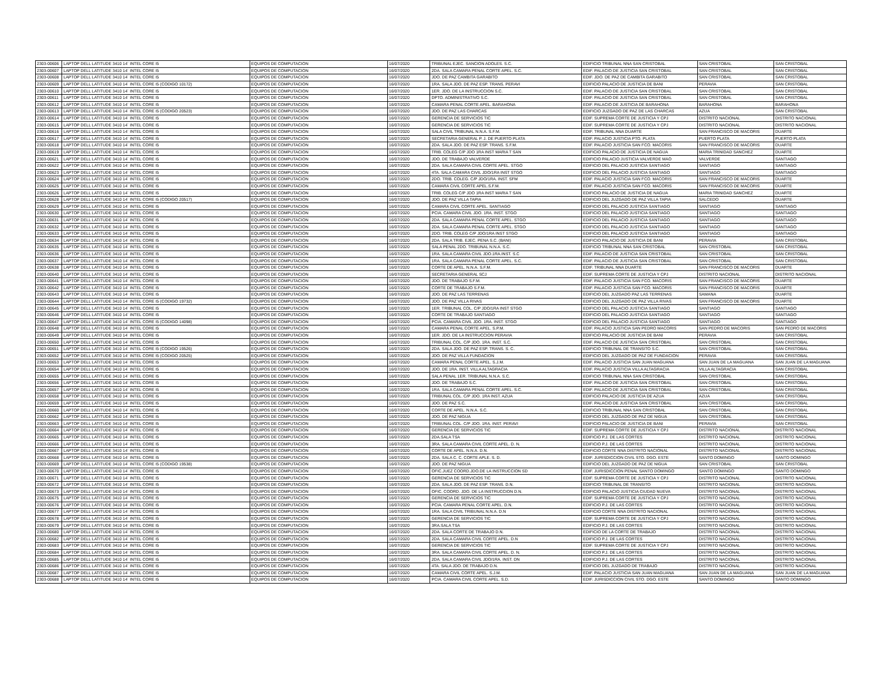| 2303-00606 | LAPTOP DELL LATITUDE 3410 14¨ INTEL CORE I5 | EQUIPOS DE COMPUTACION | 16/07/2020 | TRIBUNAL EJEC. SANCION ADOLES. S.C. | EDIFICIO TRIBUNAL NNA SAN CRISTOBAL | SAN CRISTOBAL | SAN CRISTOBAL |
| 2303-00607 | LAPTOP DELL LATITUDE 3410 14¨ INTEL CORE I5 | EQUIPOS DE COMPUTACION | 16/07/2020 | 2DA. SALA CAMARA PENAL CORTE APEL. S.C. | EDIF. PALACIO DE JUSTICIA SAN CRISTOBAL | SAN CRISTOBAL | SAN CRISTOBAL |
| 2303-00608 | LAPTOP DELL LATITUDE 3410 14¨ INTEL CORE I5 | EQUIPOS DE COMPUTACION | 16/07/2020 | JDO. DE PAZ CAMBITA GARABITO | EDIF. JDO. DE PAZ DE CAMBITA GARABITO | SAN CRISTOBAL | SAN CRISTOBAL |
| 2303-00609 | LAPTOP DELL LATITUDE 3410 14¨ INTEL CORE I5 (CODIGO 10172) | EQUIPOS DE COMPUTACION | 16/07/2020 | 1RA. SALA JDO. DE PAZ ESP. TRANS. PERAVI | EDIFICIO PALACIO DE JUSTICIA DE BANI | PERAVIA | SAN CRISTOBAL |
| 2303-00610 | LAPTOP DELL LATITUDE 3410 14¨ INTEL CORE I5 | EQUIPOS DE COMPUTACION | 16/07/2020 | 1ER. JDO. DE LA INSTRUCCION S.C. | EDIF. PALACIO DE JUSTICIA SAN CRISTOBAL | SAN CRISTOBAL | SAN CRISTOBAL |
| 2303-00611 | LAPTOP DELL LATITUDE 3410 14¨ INTEL CORE I5 | EQUIPOS DE COMPUTACION | 16/07/2020 | DPTO. ADMINISTRATIVO S.C. | EDIF. PALACIO DE JUSTICIA SAN CRISTOBAL | SAN CRISTOBAL | SAN CRISTOBAL |
| 2303-00612 | LAPTOP DELL LATITUDE 3410 14¨ INTEL CORE I5 | EQUIPOS DE COMPUTACION | 16/07/2020 | CAMARA PENAL CORTE APEL. BARAHONA | EDIF. PALACIO DE JUSTICIA DE BARAHONA | BARAHONA | BARAHONA |
| 2303-00613 | LAPTOP DELL LATITUDE 3410 14¨ INTEL CORE I5 (CODIGO 20523) | EQUIPOS DE COMPUTACION | 16/07/2020 | JDO. DE PAZ LAS CHARCAS | EDIFICIO JUZGADO DE PAZ DE LAS CHARCAS | AZUA | SAN CRISTOBAL |
| 2303-00614 | LAPTOP DELL LATITUDE 3410 14¨ INTEL CORE I5 | EQUIPOS DE COMPUTACION | 16/07/2020 | GERENCIA DE SERVICIOS TIC | EDIF. SUPREMA CORTE DE JUSTICIA Y CPJ | DISTRITO NACIONAL | DISTRITO NACIONAL |
| 2303-00615 | LAPTOP DELL LATITUDE 3410 14¨ INTEL CORE I5 | EQUIPOS DE COMPUTACION | 16/07/2020 | GERENCIA DE SERVICIOS TIC | EDIF. SUPREMA CORTE DE JUSTICIA Y CPJ | DISTRITO NACIONAL | DISTRITO NACIONAL |
| 2303-00616 | LAPTOP DELL LATITUDE 3410 14¨ INTEL CORE I5 | EQUIPOS DE COMPUTACION | 16/07/2020 | SALA CIVIL TRIBUNAL N.N.A. S.F.M. | EDIF. TRIBUNAL NNA DUARTE | SAN FRANCISCO DE MACORIS | DUARTE |
| 2303-00617 | LAPTOP DELL LATITUDE 3410 14¨ INTEL CORE I5 | EQUIPOS DE COMPUTACION | 16/07/2020 | SECRETARIA GENERAL P. J. DE PUERTO PLATA | EDIF. PALACIO JUSTICIA PTO. PLATA | PUERTO PLATA | PUERTO PLATA |
| 2303-00618 | LAPTOP DELL LATITUDE 3410 14¨ INTEL CORE I5 | EQUIPOS DE COMPUTACION | 16/07/2020 | 2DA. SALA JDO. DE PAZ ESP. TRANS. S.F.M. | EDIF. PALACIO JUSTICIA SAN FCO. MACORIS | SAN FRANCISCO DE MACORIS | DUARTE |
| 2303-00619 | LAPTOP DELL LATITUDE 3410 14¨ INTEL CORE I5 | EQUIPOS DE COMPUTACION | 16/07/2020 | TRIB. COLEG C/P JDO 1RA INST MARIA T SAN | EDIFICIO PALACIO DE JUSTICIA DE NAGUA | MARIA TRINIDAD SANCHEZ | DUARTE |
| 2303-00621 | LAPTOP DELL LATITUDE 3410 14¨ INTEL CORE I5 | EQUIPOS DE COMPUTACION | 16/07/2020 | JDO. DE TRABAJO VALVERDE | EDIFICIO PALACIO JUSTICIA VALVERDE MAO | VALVERDE | SANTIAGO |
| 2303-00622 | LAPTOP DELL LATITUDE 3410 14¨ INTEL CORE I5 | EQUIPOS DE COMPUTACION | 16/07/2020 | 2DA. SALA CAMARA CIVIL CORTE APEL. STGO | EDIFICIO DEL PALACIO JUSTICIA SANTIAGO | SANTIAGO | SANTIAGO |
| 2303-00623 | LAPTOP DELL LATITUDE 3410 14¨ INTEL CORE I5 | EQUIPOS DE COMPUTACION | 16/07/2020 | 4TA. SALA CAMARA CIVIL JDO/1RA INST STGO | EDIFICIO DEL PALACIO JUSTICIA SANTIAGO | SANTIAGO | SANTIAGO |
| 2303-00624 | LAPTOP DELL LATITUDE 3410 14¨ INTEL CORE I5 | EQUIPOS DE COMPUTACION | 16/07/2020 | 2DO. TRIB. COLEG. C/P JDO/1RA. INST. SFM | EDIF. PALACIO JUSTICIA SAN FCO. MACORIS | SAN FRANCISCO DE MACORIS | DUARTE |
| 2303-00625 | LAPTOP DELL LATITUDE 3410 14¨ INTEL CORE I5 | EQUIPOS DE COMPUTACION | 16/07/2020 | CAMARA CIVIL CORTE APEL.S.F.M. | EDIF. PALACIO JUSTICIA SAN FCO. MACORIS | SAN FRANCISCO DE MACORIS | DUARTE |
| 2303-00626 | LAPTOP DELL LATITUDE 3410 14¨ INTEL CORE I5 | EQUIPOS DE COMPUTACION | 16/07/2020 | TRIB. COLEG C/P JDO 1RA INST MARIA T SAN | EDIFICIO PALACIO DE JUSTICIA DE NAGUA | MARIA TRINIDAD SANCHEZ | DUARTE |
| 2303-00628 | LAPTOP DELL LATITUDE 3410 14¨ INTEL CORE I5 (CODIGO 20517) | EQUIPOS DE COMPUTACION | 16/07/2020 | JDO. DE PAZ VILLA TAPIA | EDIFICIO DEL JUZGADO DE PAZ VILLA TAPIA | SALCEDO | DUARTE |
| 2303-00629 | LAPTOP DELL LATITUDE 3410 14¨ INTEL CORE I5 | EQUIPOS DE COMPUTACION | 16/07/2020 | CAMARA CIVIL CORTE APEL. SANTIAGO | EDIFICIO DEL PALACIO JUSTICIA SANTIAGO | SANTIAGO | SANTIAGO |
| 2303-00630 | LAPTOP DELL LATITUDE 3410 14¨ INTEL CORE I5 | EQUIPOS DE COMPUTACION | 16/07/2020 | PCIA. CAMARA CIVIL JDO. 1RA. INST. STGO | EDIFICIO DEL PALACIO JUSTICIA SANTIAGO | SANTIAGO | SANTIAGO |
| 2303-00631 | LAPTOP DELL LATITUDE 3410 14¨ INTEL CORE I5 | EQUIPOS DE COMPUTACION | 16/07/2020 | 2DA. SALA CAMARA PENAL CORTE APEL. STGO | EDIFICIO DEL PALACIO JUSTICIA SANTIAGO | SANTIAGO | SANTIAGO |
| 2303-00632 | LAPTOP DELL LATITUDE 3410 14¨ INTEL CORE I5 | EQUIPOS DE COMPUTACION | 16/07/2020 | 2DA. SALA CAMARA PENAL CORTE APEL. STGO | EDIFICIO DEL PALACIO JUSTICIA SANTIAGO | SANTIAGO | SANTIAGO |
| 2303-00633 | LAPTOP DELL LATITUDE 3410 14¨ INTEL CORE I5 | EQUIPOS DE COMPUTACION | 16/07/2020 | 2DO. TRIB. COLEG C/P JDO/1RA INST STGO | EDIFICIO DEL PALACIO JUSTICIA SANTIAGO | SANTIAGO | SANTIAGO |
| 2303-00634 | LAPTOP DELL LATITUDE 3410 14¨ INTEL CORE I5 | EQUIPOS DE COMPUTACION | 16/07/2020 | 2DA. SALA TRIB. EJEC. PENA S.C. (BANI) | EDIFICIO PALACIO DE JUSTICIA DE BANI | PERAVIA | SAN CRISTOBAL |
| 2303-00635 | LAPTOP DELL LATITUDE 3410 14¨ INTEL CORE I5 | EQUIPOS DE COMPUTACION | 16/07/2020 | SALA PENAL 2DO. TRIBUNAL N.N.A. S.C. | EDIFICIO TRIBUNAL NNA SAN CRISTOBAL | SAN CRISTOBAL | SAN CRISTOBAL |
| 2303-00636 | LAPTOP DELL LATITUDE 3410 14¨ INTEL CORE I5 | EQUIPOS DE COMPUTACION | 16/07/2020 | 1RA. SALA CAMARA CIVIL JDO.1RA.INST. S.C | EDIF. PALACIO DE JUSTICIA SAN CRISTOBAL | SAN CRISTOBAL | SAN CRISTOBAL |
| 2303-00637 | LAPTOP DELL LATITUDE 3410 14¨ INTEL CORE I5 | EQUIPOS DE COMPUTACION | 16/07/2020 | 1RA. SALA CAMARA PENAL CORTE APEL. S.C. | EDIF. PALACIO DE JUSTICIA SAN CRISTOBAL | SAN CRISTOBAL | SAN CRISTOBAL |
| 2303-00638 | LAPTOP DELL LATITUDE 3410 14¨ INTEL CORE I5 | EQUIPOS DE COMPUTACION | 16/07/2020 | CORTE DE APEL. N.N.A. S.F.M. | EDIF. TRIBUNAL NNA DUARTE | SAN FRANCISCO DE MACORIS | DUARTE |
| 2303-00640 | LAPTOP DELL LATITUDE 3410 14¨ INTEL CORE I5 | EQUIPOS DE COMPUTACION | 16/07/2020 | SECRETARIA GENERAL SCJ | EDIF. SUPREMA CORTE DE JUSTICIA Y CPJ | DISTRITO NACIONAL | DISTRITO NACIONAL |
| 2303-00641 | LAPTOP DELL LATITUDE 3410 14¨ INTEL CORE I5 | EQUIPOS DE COMPUTACION | 16/07/2020 | JDO. DE TRABAJO S.F.M. | EDIF. PALACIO JUSTICIA SAN FCO. MACORIS | SAN FRANCISCO DE MACORIS | DUARTE |
| 2303-00642 | LAPTOP DELL LATITUDE 3410 14¨ INTEL CORE I5 | EQUIPOS DE COMPUTACION | 16/07/2020 | CORTE DE TRABAJO S.F.M. | EDIF. PALACIO JUSTICIA SAN FCO. MACORIS | SAN FRANCISCO DE MACORIS | DUARTE |
| 2303-00643 | LAPTOP DELL LATITUDE 3410 14¨ INTEL CORE I5 | EQUIPOS DE COMPUTACION | 16/07/2020 | JDO. DE PAZ LAS TERRENAS | EDIFICIO DEL JUZGADO PAZ LAS TERRENAS | SAMANA | DUARTE |
| 2303-00644 | LAPTOP DELL LATITUDE 3410 14¨ INTEL CORE I5 (CODIGO 19732) | EQUIPOS DE COMPUTACION | 16/07/2020 | JDO. DE PAZ VILLA RIVAS | EDIFICIO DEL JUZGADO DE PAZ VILLA RIVAS | SAN FRANCISCO DE MACORIS | DUARTE |
| 2303-00645 | LAPTOP DELL LATITUDE 3410 14¨ INTEL CORE I5 | EQUIPOS DE COMPUTACION | 16/07/2020 | 1ER. TRIBUNAL COL. C/P JDO/1RA INST STGO | EDIFICIO DEL PALACIO JUSTICIA SANTIAGO | SANTIAGO | SANTIAGO |
| 2303-00646 | LAPTOP DELL LATITUDE 3410 14¨ INTEL CORE I5 | EQUIPOS DE COMPUTACION | 16/07/2020 | CORTE DE TRABAJO SANTIAGO | EDIFICIO DEL PALACIO JUSTICIA SANTIAGO | SANTIAGO | SANTIAGO |
| 2303-00647 | LAPTOP DELL LATITUDE 3410 14¨ INTEL CORE I5 (CODIGO 14098) | EQUIPOS DE COMPUTACION | 16/07/2020 | PCIA. CAMARA CIVIL JDO. 1RA. INST. STGO | EDIFICIO DEL PALACIO JUSTICIA SANTIAGO | SANTIAGO | SANTIAGO |
| 2303-00648 | LAPTOP DELL LATITUDE 3410 14¨ INTEL CORE I5 | EQUIPOS DE COMPUTACION | 16/07/2020 | CAMARA PENAL CORTE APEL. S.P.M. | EDIF. PALACIO JUSTICIA SAN PEDRO MACORIS | SAN PEDRO DE MACORIS | SAN PEDRO DE MACORIS |
| 2303-00649 | LAPTOP DELL LATITUDE 3410 14¨ INTEL CORE I5 | EQUIPOS DE COMPUTACION | 16/07/2020 | 1ER. JDO. DE LA INSTRUCCION PERAVIA | EDIFICIO PALACIO DE JUSTICIA DE BANI | PERAVIA | SAN CRISTOBAL |
| 2303-00650 | LAPTOP DELL LATITUDE 3410 14¨ INTEL CORE I5 | EQUIPOS DE COMPUTACION | 16/07/2020 | TRIBUNAL COL. C/P JDO. 1RA. INST. S.C. | EDIF. PALACIO DE JUSTICIA SAN CRISTOBAL | SAN CRISTOBAL | SAN CRISTOBAL |
| 2303-00651 | LAPTOP DELL LATITUDE 3410 14¨ INTEL CORE I5 (CODIGO 19526) | EQUIPOS DE COMPUTACION | 16/07/2020 | 2DA. SALA JDO. DE PAZ ESP. TRANS. S. C. | EDIFICIO TRIBUNAL DE TRANSITO S.C. | SAN CRISTOBAL | SAN CRISTOBAL |
| 2303-00652 | LAPTOP DELL LATITUDE 3410 14¨ INTEL CORE I5 (CODIGO 20525) | EQUIPOS DE COMPUTACION | 16/07/2020 | JDO. DE PAZ VILLA FUNDACION | EDIFICIO DEL JUZGADO DE PAZ DE FUNDACION | PERAVIA | SAN CRISTOBAL |
| 2303-00653 | LAPTOP DELL LATITUDE 3410 14¨ INTEL CORE I5 | EQUIPOS DE COMPUTACION | 16/07/2020 | CAMARA PENAL CORTE APEL. S.J.M. | EDIF. PALACIO JUSTICIA SAN JUAN MAGUANA | SAN JUAN DE LA MAGUANA | SAN JUAN DE LA MAGUANA |
| 2303-00654 | LAPTOP DELL LATITUDE 3410 14¨ INTEL CORE I5 | EQUIPOS DE COMPUTACION | 16/07/2020 | JDO. DE 1RA. INST. VILLA ALTAGRACIA | EDIF. PALACIO JUSTICIA VILLA ALTAGRACIA | VILLA ALTAGRACIA | SAN CRISTOBAL |
| 2303-00655 | LAPTOP DELL LATITUDE 3410 14¨ INTEL CORE I5 | EQUIPOS DE COMPUTACION | 16/07/2020 | SALA PENAL 1ER. TRIBUNAL N.N.A. S.C. | EDIFICIO TRIBUNAL NNA SAN CRISTOBAL | SAN CRISTOBAL | SAN CRISTOBAL |
| 2303-00656 | LAPTOP DELL LATITUDE 3410 14¨ INTEL CORE I5 | EQUIPOS DE COMPUTACION | 16/07/2020 | JDO. DE TRABAJO S.C. | EDIF. PALACIO DE JUSTICIA SAN CRISTOBAL | SAN CRISTOBAL | SAN CRISTOBAL |
| 2303-00657 | LAPTOP DELL LATITUDE 3410 14¨ INTEL CORE I5 | EQUIPOS DE COMPUTACION | 16/07/2020 | 1RA. SALA CAMARA PENAL CORTE APEL. S.C. | EDIF. PALACIO DE JUSTICIA SAN CRISTOBAL | SAN CRISTOBAL | SAN CRISTOBAL |
| 2303-00658 | LAPTOP DELL LATITUDE 3410 14¨ INTEL CORE I5 | EQUIPOS DE COMPUTACION | 16/07/2020 | TRIBUNAL COL. C/P JDO. 1RA INST. AZUA | EDIFICIO PALACIO DE JUSTICIA DE AZUA | AZUA | SAN CRISTOBAL |
| 2303-00659 | LAPTOP DELL LATITUDE 3410 14¨ INTEL CORE I5 | EQUIPOS DE COMPUTACION | 16/07/2020 | JDO. DE PAZ S.C. | EDIF. PALACIO DE JUSTICIA SAN CRISTOBAL | SAN CRISTOBAL | SAN CRISTOBAL |
| 2303-00660 | LAPTOP DELL LATITUDE 3410 14¨ INTEL CORE I5 | EQUIPOS DE COMPUTACION | 16/07/2020 | CORTE DE APEL. N.N.A. S.C. | EDIFICIO TRIBUNAL NNA SAN CRISTOBAL | SAN CRISTOBAL | SAN CRISTOBAL |
| 2303-00662 | LAPTOP DELL LATITUDE 3410 14¨ INTEL CORE I5 | EQUIPOS DE COMPUTACION | 16/07/2020 | JDO. DE PAZ NIGUA | EDIFICIO DEL JUZGADO DE PAZ DE NIGUA | SAN CRISTOBAL | SAN CRISTOBAL |
| 2303-00663 | LAPTOP DELL LATITUDE 3410 14¨ INTEL CORE I5 | EQUIPOS DE COMPUTACION | 16/07/2020 | TRIBUNAL COL. C/P JDO. 1RA. INST. PERAVI | EDIFICIO PALACIO DE JUSTICIA DE BANI | PERAVIA | SAN CRISTOBAL |
| 2303-00664 | LAPTOP DELL LATITUDE 3410 14¨ INTEL CORE I5 | EQUIPOS DE COMPUTACION | 16/07/2020 | GERENCIA DE SERVICIOS TIC | EDIF. SUPREMA CORTE DE JUSTICIA Y CPJ | DISTRITO NACIONAL | DISTRITO NACIONAL |
| 2303-00665 | LAPTOP DELL LATITUDE 3410 14¨ INTEL CORE I5 | EQUIPOS DE COMPUTACION | 16/07/2020 | 2DA.SALA TSA | EDIFICIO P.J. DE LAS CORTES | DISTRITO NACIONAL | DISTRITO NACIONAL |
| 2303-00666 | LAPTOP DELL LATITUDE 3410 14¨ INTEL CORE I5 | EQUIPOS DE COMPUTACION | 16/07/2020 | 3RA. SALA CAMARA CIVIL CORTE APEL. D. N. | EDIFICIO P.J. DE LAS CORTES | DISTRITO NACIONAL | DISTRITO NACIONAL |
| 2303-00667 | LAPTOP DELL LATITUDE 3410 14¨ INTEL CORE I5 | EQUIPOS DE COMPUTACION | 16/07/2020 | CORTE DE APEL. N.N.A. D.N. | EDIFICIO CORTE NNA DISTRITO NACIONAL | DISTRITO NACIONAL | DISTRITO NACIONAL |
| 2303-00668 | LAPTOP DELL LATITUDE 3410 14¨ INTEL CORE I5 | EQUIPOS DE COMPUTACION | 16/07/2020 | 2DA. SALA C. C. CORTE APLE. S. D. | EDIF. JURISDICCION CIVIL STO. DGO. ESTE | SANTO DOMINGO | SANTO DOMINGO |
| 2303-00669 | LAPTOP DELL LATITUDE 3410 14¨ INTEL CORE I5 (CODIGO 19538) | EQUIPOS DE COMPUTACION | 16/07/2020 | JDO. DE PAZ NIGUA | EDIFICIO DEL JUZGADO DE PAZ DE NIGUA | SAN CRISTOBAL | SAN CRISTOBAL |
| 2303-00670 | LAPTOP DELL LATITUDE 3410 14¨ INTEL CORE I5 | EQUIPOS DE COMPUTACION | 16/07/2020 | OFIC.JUEZ COORD.JDO.DE LA INSTRUCCION SD | EDIF. JURISDICCION PENAL SANTO DOMINGO | SANTO DOMINGO | SANTO DOMINGO |
| 2303-00671 | LAPTOP DELL LATITUDE 3410 14¨ INTEL CORE I5 | EQUIPOS DE COMPUTACION | 16/07/2020 | GERENCIA DE SERVICIOS TIC | EDIF. SUPREMA CORTE DE JUSTICIA Y CPJ | DISTRITO NACIONAL | DISTRITO NACIONAL |
| 2303-00672 | LAPTOP DELL LATITUDE 3410 14¨ INTEL CORE I5 | EQUIPOS DE COMPUTACION | 16/07/2020 | 2DA. SALA JDO. DE PAZ ESP. TRANS. D.N. | EDIFICIO TRIBUNAL DE TRANSITO | DISTRITO NACIONAL | DISTRITO NACIONAL |
| 2303-00673 | LAPTOP DELL LATITUDE 3410 14¨ INTEL CORE I5 | EQUIPOS DE COMPUTACION | 16/07/2020 | OFIC. COORD. JDO. DE LA INSTRUCCION D.N. | EDIFICIO PALACIO JUSTICIA CIUDAD NUEVA | DISTRITO NACIONAL | DISTRITO NACIONAL |
| 2303-00675 | LAPTOP DELL LATITUDE 3410 14¨ INTEL CORE I5 | EQUIPOS DE COMPUTACION | 16/07/2020 | GERENCIA DE SERVICIOS TIC | EDIF. SUPREMA CORTE DE JUSTICIA Y CPJ | DISTRITO NACIONAL | DISTRITO NACIONAL |
| 2303-00676 | LAPTOP DELL LATITUDE 3410 14¨ INTEL CORE I5 | EQUIPOS DE COMPUTACION | 16/07/2020 | PCIA. CAMARA PENAL CORTE APEL. D.N. | EDIFICIO P.J. DE LAS CORTES | DISTRITO NACIONAL | DISTRITO NACIONAL |
| 2303-00677 | LAPTOP DELL LATITUDE 3410 14¨ INTEL CORE I5 | EQUIPOS DE COMPUTACION | 16/07/2020 | 1RA. SALA CIVIL TRIBUNAL N.N.A. D.N | EDIFICIO CORTE NNA DISTRITO NACIONAL | DISTRITO NACIONAL | DISTRITO NACIONAL |
| 2303-00678 | LAPTOP DELL LATITUDE 3410 14¨ INTEL CORE I5 | EQUIPOS DE COMPUTACION | 16/07/2020 | GERENCIA DE SERVICIOS TIC | EDIF. SUPREMA CORTE DE JUSTICIA Y CPJ | DISTRITO NACIONAL | DISTRITO NACIONAL |
| 2303-00679 | LAPTOP DELL LATITUDE 3410 14¨ INTEL CORE I5 | EQUIPOS DE COMPUTACION | 16/07/2020 | 3RA.SALA TSA | EDIFICIO P.J. DE LAS CORTES | DISTRITO NACIONAL | DISTRITO NACIONAL |
| 2303-00680 | LAPTOP DELL LATITUDE 3410 14¨ INTEL CORE I5 | EQUIPOS DE COMPUTACION | 16/07/2020 | 2DA. SALA CORTE DE TRABAJO D.N. | EDIFICIO DE LA CORTE DE TRABAJO | DISTRITO NACIONAL | DISTRITO NACIONAL |
| 2303-00682 | LAPTOP DELL LATITUDE 3410 14¨ INTEL CORE I5 | EQUIPOS DE COMPUTACION | 16/07/2020 | 2DA. SALA CAMARA CIVIL CORTE APEL. D.N | EDIFICIO P.J. DE LAS CORTES | DISTRITO NACIONAL | DISTRITO NACIONAL |
| 2303-00683 | LAPTOP DELL LATITUDE 3410 14¨ INTEL CORE I5 | EQUIPOS DE COMPUTACION | 16/07/2020 | GERENCIA DE SERVICIOS TIC | EDIF. SUPREMA CORTE DE JUSTICIA Y CPJ | DISTRITO NACIONAL | DISTRITO NACIONAL |
| 2303-00684 | LAPTOP DELL LATITUDE 3410 14¨ INTEL CORE I5 | EQUIPOS DE COMPUTACION | 16/07/2020 | 3RA. SALA CAMARA CIVIL CORTE APEL. D. N. | EDIFICIO P.J. DE LAS CORTES | DISTRITO NACIONAL | DISTRITO NACIONAL |
| 2303-00685 | LAPTOP DELL LATITUDE 3410 14¨ INTEL CORE I5 | EQUIPOS DE COMPUTACION | 16/07/2020 | 2DA. SALA CAMARA CIVIL JDO/1RA. INST. DN | EDIFICIO P.J. DE LAS CORTES | DISTRITO NACIONAL | DISTRITO NACIONAL |
| 2303-00686 | LAPTOP DELL LATITUDE 3410 14¨ INTEL CORE I5 | EQUIPOS DE COMPUTACION | 16/07/2020 | 4TA. SALA JDO. DE TRABAJO D.N. | EDIFICIO DEL JUZGADO DE TRABAJO | DISTRITO NACIONAL | DISTRITO NACIONAL |
| 2303-00687 | LAPTOP DELL LATITUDE 3410 14¨ INTEL CORE I5 | EQUIPOS DE COMPUTACION | 16/07/2020 | CAMARA CIVIL CORTE APEL. S.J.M. | EDIF. PALACIO JUSTICIA SAN JUAN MAGUANA | SAN JUAN DE LA MAGUANA | SAN JUAN DE LA MAGUANA |
| 2303-00688 | LAPTOP DELL LATITUDE 3410 14¨ INTEL CORE I5 | EQUIPOS DE COMPUTACION | 16/07/2020 | PCIA. CAMARA CIVIL CORTE APEL. S.D. | EDIF. JURISDICCION CIVIL STO. DGO. ESTE | SANTO DOMINGO | SANTO DOMINGO |